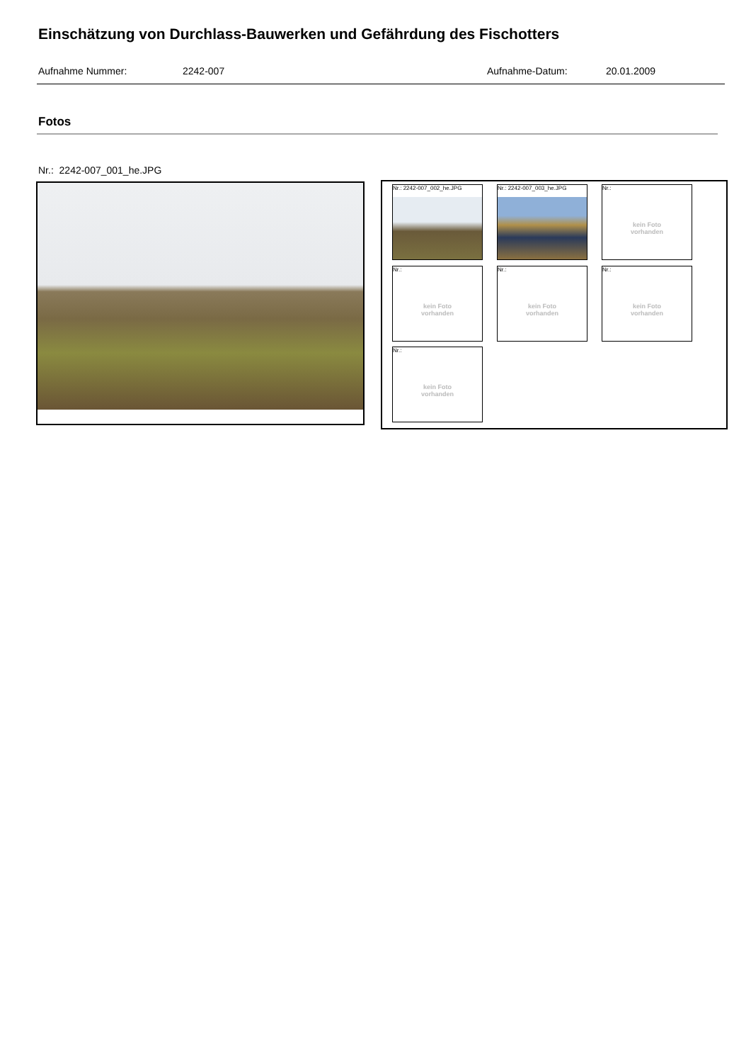Einschätzung von Durchlass-Bauwerken und Gefährdung des Fischotters
Aufnahme Nummer: 2242-007 Aufnahme-Datum: 20.01.2009
Fotos
Nr.: 2242-007_001_he.JPG
Nr.: 2242-007_002_he.JPG
Nr.: 2242-007_003_he.JPG
Nr.:
kein Foto
vorhanden
Nr.:
kein Foto
vorhanden
Nr.:
kein Foto
vorhanden
Nr.:
kein Foto
vorhanden
Nr.:
kein Foto
vorhanden